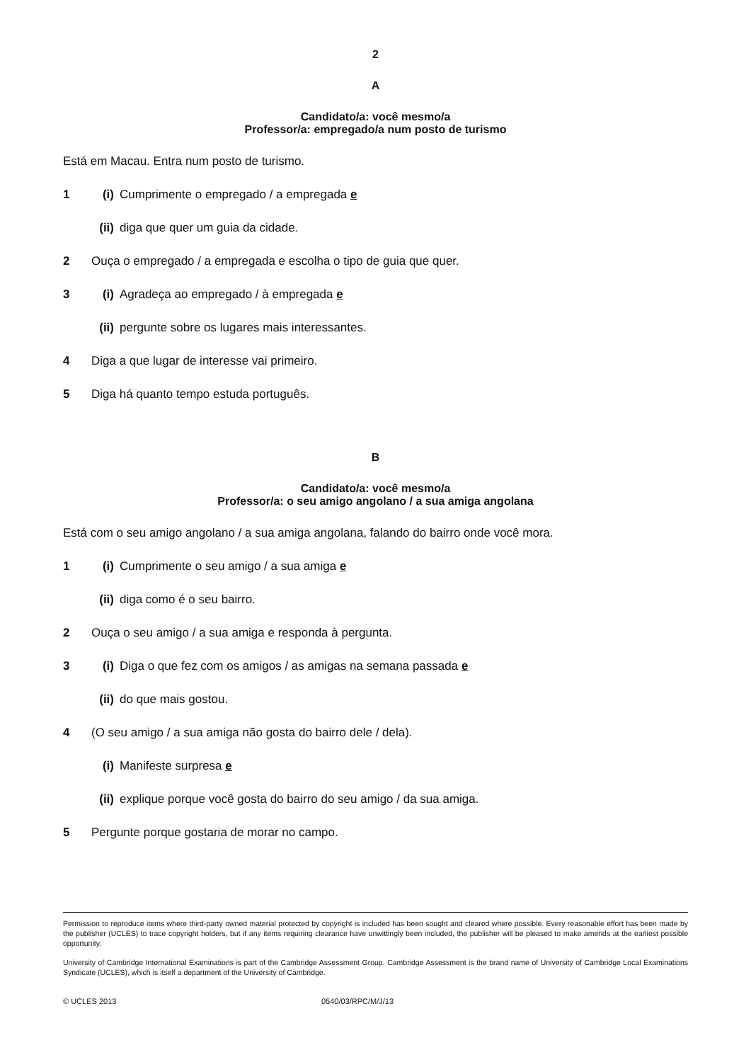2
A
Candidato/a: você mesmo/a
Professor/a: empregado/a num posto de turismo
Está em Macau. Entra num posto de turismo.
1 (i) Cumprimente o empregado / a empregada e
(ii) diga que quer um guia da cidade.
2 Ouça o empregado / a empregada e escolha o tipo de guia que quer.
3 (i) Agradeça ao empregado / à empregada e
(ii) pergunte sobre os lugares mais interessantes.
4 Diga a que lugar de interesse vai primeiro.
5 Diga há quanto tempo estuda português.
B
Candidato/a: você mesmo/a
Professor/a: o seu amigo angolano / a sua amiga angolana
Está com o seu amigo angolano / a sua amiga angolana, falando do bairro onde você mora.
1 (i) Cumprimente o seu amigo / a sua amiga e
(ii) diga como é o seu bairro.
2 Ouça o seu amigo / a sua amiga e responda à pergunta.
3 (i) Diga o que fez com os amigos / as amigas na semana passada e
(ii) do que mais gostou.
4 (O seu amigo / a sua amiga não gosta do bairro dele / dela).
(i) Manifeste surpresa e
(ii) explique porque você gosta do bairro do seu amigo / da sua amiga.
5 Pergunte porque gostaria de morar no campo.
Permission to reproduce items where third-party owned material protected by copyright is included has been sought and cleared where possible. Every reasonable effort has been made by the publisher (UCLES) to trace copyright holders, but if any items requiring clearance have unwittingly been included, the publisher will be pleased to make amends at the earliest possible opportunity.
University of Cambridge International Examinations is part of the Cambridge Assessment Group. Cambridge Assessment is the brand name of University of Cambridge Local Examinations Syndicate (UCLES), which is itself a department of the University of Cambridge.
© UCLES 2013 0540/03/RPC/M/J/13